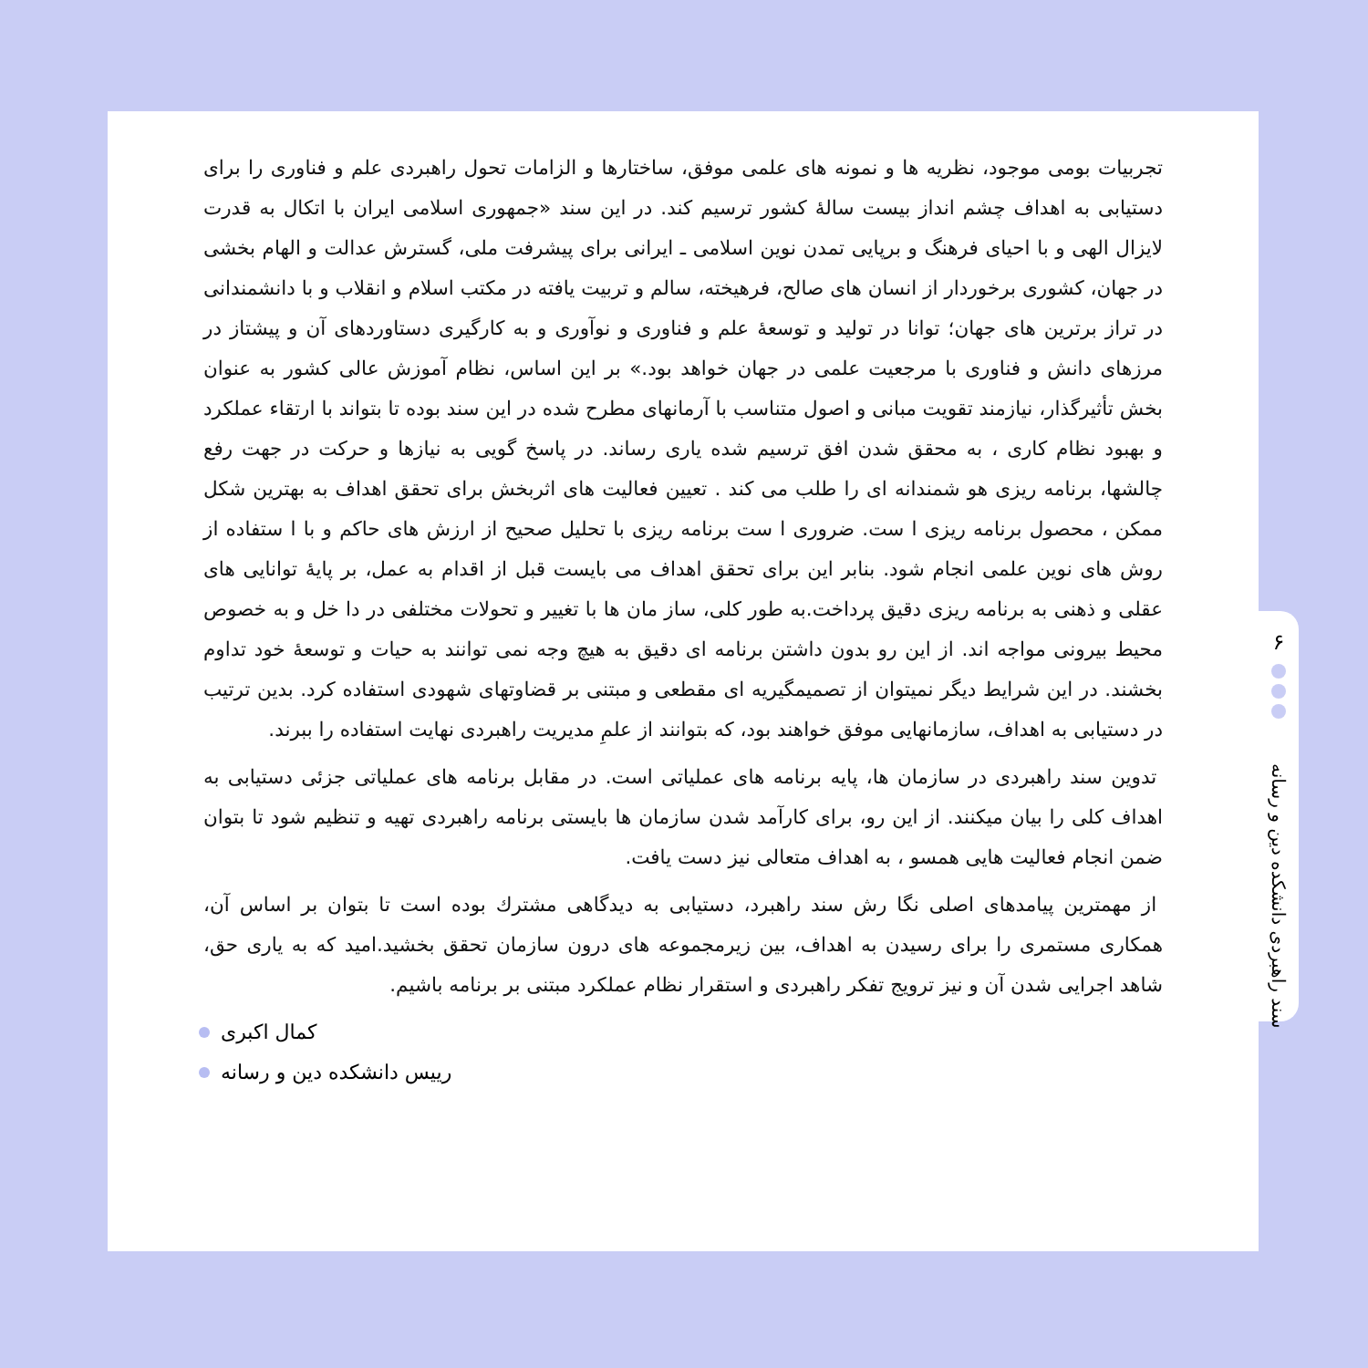تجربیات بومی موجود، نظریه ها و نمونه های علمی موفق، ساختارها و الزامات تحول راهبردی علم و فناوری را برای دستیابی به اهداف چشم انداز بیست سالهٔ کشور ترسیم کند. در این سند «جمهوری اسلامی ایران با اتکال به قدرت لایزال الهی و با احیای فرهنگ و برپایی تمدن نوین اسلامی ـ ایرانی برای پیشرفت ملی، گسترش عدالت و الهام بخشی در جهان، کشوری برخوردار از انسان های صالح، فرهیخته، سالم و تربیت یافته در مکتب اسلام و انقلاب و با دانشمندانی در تراز برترین های جهان؛ توانا در تولید و توسعهٔ علم و فناوری و نوآوری و به کارگیری دستاوردهای آن و پیشتاز در مرزهای دانش و فناوری با مرجعیت علمی در جهان خواهد بود.» بر این اساس، نظام آموزش عالی کشور به عنوان بخش تأثیرگذار، نیازمند تقویت مبانی و اصول متناسب با آرمانهای مطرح شده در این سند بوده تا بتواند با ارتقاء عملکرد و بهبود نظام کاری ، به محقق شدن افق ترسیم شده یاری رساند. در پاسخ گویی به نیازها و حرکت در جهت رفع چالشها، برنامه ریزی هو شمندانه ای را طلب می کند . تعیین فعالیت های اثربخش برای تحقق اهداف به بهترین شکل ممکن ، محصول برنامه ریزی ا ست. ضروری ا ست برنامه ریزی با تحلیل صحیح از ارزش های حاکم و با ا ستفاده از روش های نوین علمی انجام شود. بنابر این برای تحقق اهداف می بایست قبل از اقدام به عمل، بر پایهٔ توانایی های عقلی و ذهنی به برنامه ریزی دقیق پرداخت.به طور کلی، ساز مان ها با تغییر و تحولات مختلفی در دا خل و به خصوص محیط بیرونی مواجه اند. از این رو بدون داشتن برنامه ای دقیق به هیچ وجه نمی توانند به حیات و توسعهٔ خود تداوم بخشند. در این شرایط دیگر نمیتوان از تصمیمگیریه ای مقطعی و مبتنی بر قضاوتهای شهودی استفاده کرد. بدین ترتیب در دستیابی به اهداف، سازمانهایی موفق خواهند بود، که بتوانند از علمِ مدیریت راهبردی نهایت استفاده را ببرند.
تدوین سند راهبردی در سازمان ها، پایه برنامه های عملیاتی است. در مقابل برنامه های عملیاتی جزئی دستیابی به اهداف کلی را بیان میکنند. از این رو، برای کارآمد شدن سازمان ها بایستی برنامه راهبردی تهیه و تنظیم شود تا بتوان ضمن انجام فعالیت هایی همسو ، به اهداف متعالی نیز دست یافت.
از مهمترین پیامدهای اصلی نگا رش سند راهبرد، دستیابی به دیدگاهی مشترك بوده است تا بتوان بر اساس آن، همکاری مستمری را برای رسیدن به اهداف، بین زیرمجموعه های درون سازمان تحقق بخشید.امید که به یاری حق، شاهد اجرایی شدن آن و نیز ترویج تفکر راهبردی و استقرار نظام عملکرد مبتنی بر برنامه باشیم.
کمال اکبری
رییس دانشکده دین و رسانه
۶
سند راهبردی دانشکده دین و رسانه